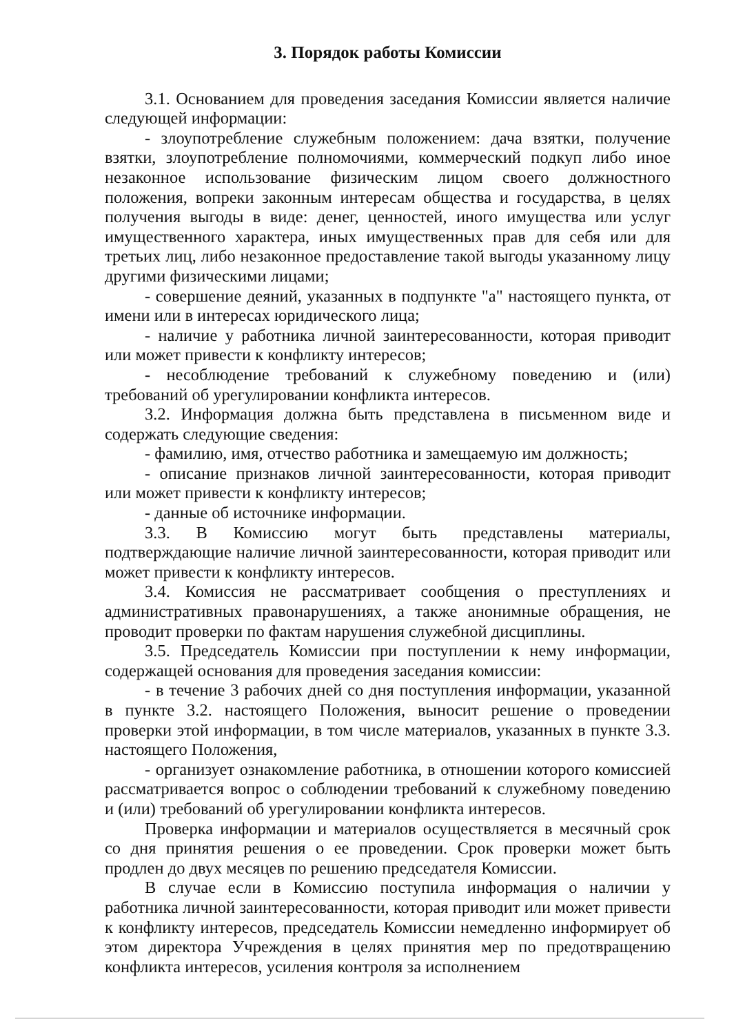3. Порядок работы Комиссии
3.1. Основанием для проведения заседания Комиссии является наличие следующей информации:
- злоупотребление служебным положением: дача взятки, получение взятки, злоупотребление полномочиями, коммерческий подкуп либо иное незаконное использование физическим лицом своего должностного положения, вопреки законным интересам общества и государства, в целях получения выгоды в виде: денег, ценностей, иного имущества или услуг имущественного характера, иных имущественных прав для себя или для третьих лиц, либо незаконное предоставление такой выгоды указанному лицу другими физическими лицами;
- совершение деяний, указанных в подпункте "а" настоящего пункта, от имени или в интересах юридического лица;
- наличие у работника личной заинтересованности, которая приводит или может привести к конфликту интересов;
- несоблюдение требований к служебному поведению и (или) требований об урегулировании конфликта интересов.
3.2. Информация должна быть представлена в письменном виде и содержать следующие сведения:
- фамилию, имя, отчество работника и замещаемую им должность;
- описание признаков личной заинтересованности, которая приводит или может привести к конфликту интересов;
- данные об источнике информации.
3.3. В Комиссию могут быть представлены материалы, подтверждающие наличие личной заинтересованности, которая приводит или может привести к конфликту интересов.
3.4. Комиссия не рассматривает сообщения о преступлениях и административных правонарушениях, а также анонимные обращения, не проводит проверки по фактам нарушения служебной дисциплины.
3.5. Председатель Комиссии при поступлении к нему информации, содержащей основания для проведения заседания комиссии:
- в течение 3 рабочих дней со дня поступления информации, указанной в пункте 3.2. настоящего Положения, выносит решение о проведении проверки этой информации, в том числе материалов, указанных в пункте 3.3. настоящего Положения,
- организует ознакомление работника, в отношении которого комиссией рассматривается вопрос о соблюдении требований к служебному поведению и (или) требований об урегулировании конфликта интересов.
Проверка информации и материалов осуществляется в месячный срок со дня принятия решения о ее проведении. Срок проверки может быть продлен до двух месяцев по решению председателя Комиссии.
В случае если в Комиссию поступила информация о наличии у работника личной заинтересованности, которая приводит или может привести к конфликту интересов, председатель Комиссии немедленно информирует об этом директора Учреждения в целях принятия мер по предотвращению конфликта интересов, усиления контроля за исполнением